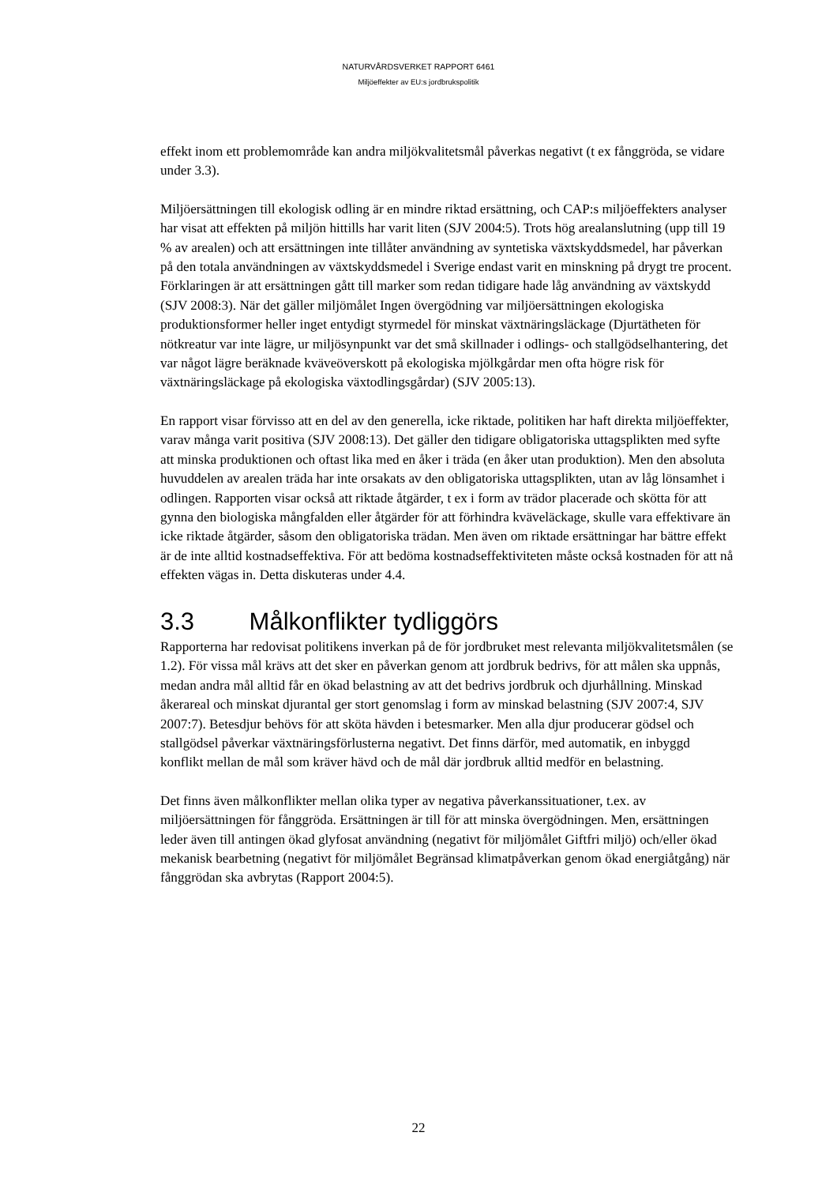NATURVÅRDSVERKET RAPPORT 6461
Miljöeffekter av EU:s jordbrukspolitik
effekt inom ett problemområde kan andra miljökvalitetsmål påverkas negativt (t ex fånggröda, se vidare under 3.3).
Miljöersättningen till ekologisk odling är en mindre riktad ersättning, och CAP:s miljöeffekters analyser har visat att effekten på miljön hittills har varit liten (SJV 2004:5). Trots hög arealanslutning (upp till 19 % av arealen) och att ersättningen inte tillåter användning av syntetiska växtskyddsmedel, har påverkan på den totala användningen av växtskyddsmedel i Sverige endast varit en minskning på drygt tre procent. Förklaringen är att ersättningen gått till marker som redan tidigare hade låg användning av växtskydd (SJV 2008:3). När det gäller miljömålet Ingen övergödning var miljöersättningen ekologiska produktionsformer heller inget entydigt styrmedel för minskat växtnäringsläckage (Djurtätheten för nötkreatur var inte lägre, ur miljösynpunkt var det små skillnader i odlings- och stallgödselhantering, det var något lägre beräknade kväveöverskott på ekologiska mjölkgårdar men ofta högre risk för växtnäringsläckage på ekologiska växtodlingsgårdar) (SJV 2005:13).
En rapport visar förvisso att en del av den generella, icke riktade, politiken har haft direkta miljöeffekter, varav många varit positiva (SJV 2008:13). Det gäller den tidigare obligatoriska uttagsplikten med syfte att minska produktionen och oftast lika med en åker i träda (en åker utan produktion). Men den absoluta huvuddelen av arealen träda har inte orsakats av den obligatoriska uttagsplikten, utan av låg lönsamhet i odlingen. Rapporten visar också att riktade åtgärder, t ex i form av trädor placerade och skötta för att gynna den biologiska mångfalden eller åtgärder för att förhindra kväveläckage, skulle vara effektivare än icke riktade åtgärder, såsom den obligatoriska trädan. Men även om riktade ersättningar har bättre effekt är de inte alltid kostnadseffektiva. För att bedöma kostnadseffektiviteten måste också kostnaden för att nå effekten vägas in. Detta diskuteras under 4.4.
3.3 Målkonflikter tydliggörs
Rapporterna har redovisat politikens inverkan på de för jordbruket mest relevanta miljökvalitetsmålen (se 1.2). För vissa mål krävs att det sker en påverkan genom att jordbruk bedrivs, för att målen ska uppnås, medan andra mål alltid får en ökad belastning av att det bedrivs jordbruk och djurhållning. Minskad åkerareal och minskat djurantal ger stort genomslag i form av minskad belastning (SJV 2007:4, SJV 2007:7). Betesdjur behövs för att sköta hävden i betesmarker. Men alla djur producerar gödsel och stallgödsel påverkar växtnäringsförlusterna negativt. Det finns därför, med automatik, en inbyggd konflikt mellan de mål som kräver hävd och de mål där jordbruk alltid medför en belastning.
Det finns även målkonflikter mellan olika typer av negativa påverkanssituationer, t.ex. av miljöersättningen för fånggröda. Ersättningen är till för att minska övergödningen. Men, ersättningen leder även till antingen ökad glyfosat användning (negativt för miljömålet Giftfri miljö) och/eller ökad mekanisk bearbetning (negativt för miljömålet Begränsad klimatpåverkan genom ökad energiåtgång) när fånggrödan ska avbrytas (Rapport 2004:5).
22